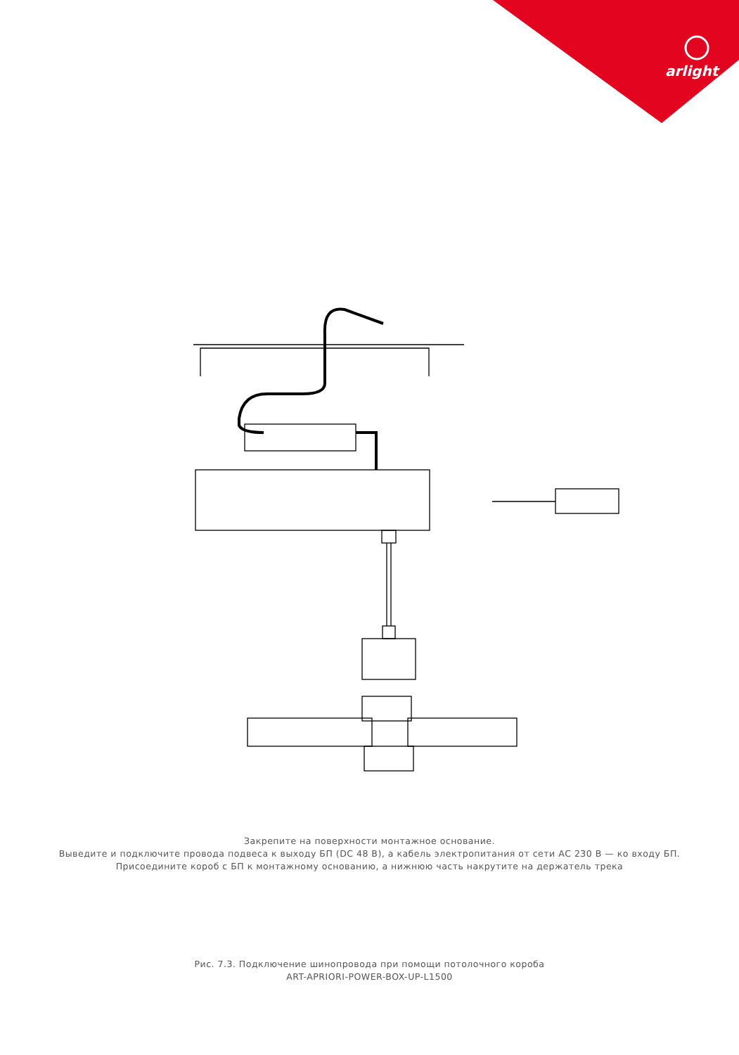arlight
Закрепите на поверхности монтажное основание.
Выведите и подключите провода подвеса к выходу БП (DC 48 В), а кабель электропитания от сети АС 230 В — ко входу БП.
Присоедините короб с БП к монтажному основанию, а нижнюю часть накрутите на держатель трека
Рис. 7.3. Подключение шинопровода при помощи потолочного короба
ART-APRIORI-POWER-BOX-UP-L1500